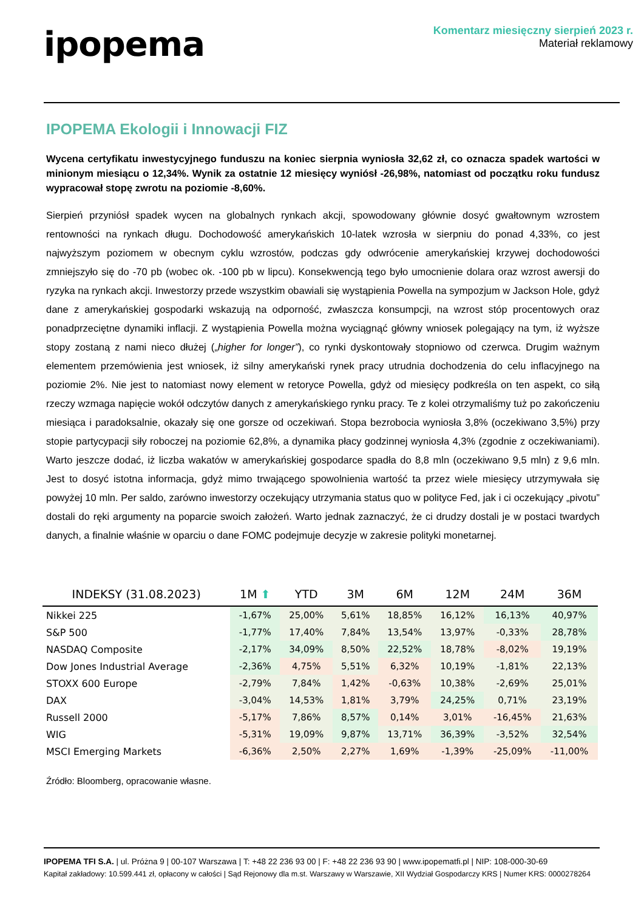ipopema
Komentarz miesięczny sierpień 2023 r.
Materiał reklamowy
IPOPEMA Ekologii i Innowacji FIZ
Wycena certyfikatu inwestycyjnego funduszu na koniec sierpnia wyniosła 32,62 zł, co oznacza spadek wartości w minionym miesiącu o 12,34%. Wynik za ostatnie 12 miesięcy wyniósł -26,98%, natomiast od początku roku fundusz wypracował stopę zwrotu na poziomie -8,60%.
Sierpień przyniósł spadek wycen na globalnych rynkach akcji, spowodowany głównie dosyć gwałtownym wzrostem rentowności na rynkach długu. Dochodowość amerykańskich 10-latek wzrosła w sierpniu do ponad 4,33%, co jest najwyższym poziomem w obecnym cyklu wzrostów, podczas gdy odwrócenie amerykańskiej krzywej dochodowości zmniejszyło się do -70 pb (wobec ok. -100 pb w lipcu). Konsekwencją tego było umocnienie dolara oraz wzrost awersji do ryzyka na rynkach akcji. Inwestorzy przede wszystkim obawiali się wystąpienia Powella na sympozjum w Jackson Hole, gdyż dane z amerykańskiej gospodarki wskazują na odporność, zwłaszcza konsumpcji, na wzrost stóp procentowych oraz ponadprzeciętne dynamiki inflacji. Z wystąpienia Powella można wyciągnąć główny wniosek polegający na tym, iż wyższe stopy zostaną z nami nieco dłużej („higher for longer”), co rynki dyskontowały stopniowo od czerwca. Drugim ważnym elementem przemówienia jest wniosek, iż silny amerykański rynek pracy utrudnia dochodzenia do celu inflacyjnego na poziomie 2%. Nie jest to natomiast nowy element w retoryce Powella, gdyż od miesięcy podkreśla on ten aspekt, co siłą rzeczy wzmaga napięcie wokół odczytów danych z amerykańskiego rynku pracy. Te z kolei otrzymaliśmy tuż po zakończeniu miesiąca i paradoksalnie, okazały się one gorsze od oczekiwań. Stopa bezrobocia wyniosła 3,8% (oczekiwano 3,5%) przy stopie partycypacji siły roboczej na poziomie 62,8%, a dynamika płacy godzinnej wyniosła 4,3% (zgodnie z oczekiwaniami). Warto jeszcze dodać, iż liczba wakatów w amerykańskiej gospodarce spadła do 8,8 mln (oczekiwano 9,5 mln) z 9,6 mln. Jest to dosyć istotna informacja, gdyż mimo trwającego spowolnienia wartość ta przez wiele miesięcy utrzymywała się powyżej 10 mln. Per saldo, zarówno inwestorzy oczekujący utrzymania status quo w polityce Fed, jak i ci oczekujący „pivotu” dostali do ręki argumenty na poparcie swoich założeń. Warto jednak zaznaczyć, że ci drudzy dostali je w postaci twardych danych, a finalnie właśnie w oparciu o dane FOMC podejmuje decyzje w zakresie polityki monetarnej.
| INDEKSY (31.08.2023) | 1M ⬆ | YTD | 3M | 6M | 12M | 24M | 36M |
| --- | --- | --- | --- | --- | --- | --- | --- |
| Nikkei 225 | -1,67% | 25,00% | 5,61% | 18,85% | 16,12% | 16,13% | 40,97% |
| S&P 500 | -1,77% | 17,40% | 7,84% | 13,54% | 13,97% | -0,33% | 28,78% |
| NASDAQ Composite | -2,17% | 34,09% | 8,50% | 22,52% | 18,78% | -8,02% | 19,19% |
| Dow Jones Industrial Average | -2,36% | 4,75% | 5,51% | 6,32% | 10,19% | -1,81% | 22,13% |
| STOXX 600 Europe | -2,79% | 7,84% | 1,42% | -0,63% | 10,38% | -2,69% | 25,01% |
| DAX | -3,04% | 14,53% | 1,81% | 3,79% | 24,25% | 0,71% | 23,19% |
| Russell 2000 | -5,17% | 7,86% | 8,57% | 0,14% | 3,01% | -16,45% | 21,63% |
| WIG | -5,31% | 19,09% | 9,87% | 13,71% | 36,39% | -3,52% | 32,54% |
| MSCI Emerging Markets | -6,36% | 2,50% | 2,27% | 1,69% | -1,39% | -25,09% | -11,00% |
Źródło: Bloomberg, opracowanie własne.
IPOPEMA TFI S.A. | ul. Próżna 9 | 00-107 Warszawa | T: +48 22 236 93 00 | F: +48 22 236 93 90 | www.ipopematfi.pl | NIP: 108-000-30-69
Kapitał zakładowy: 10.599.441 zł, opłacony w całości | Sąd Rejonowy dla m.st. Warszawy w Warszawie, XII Wydział Gospodarczy KRS | Numer KRS: 0000278264